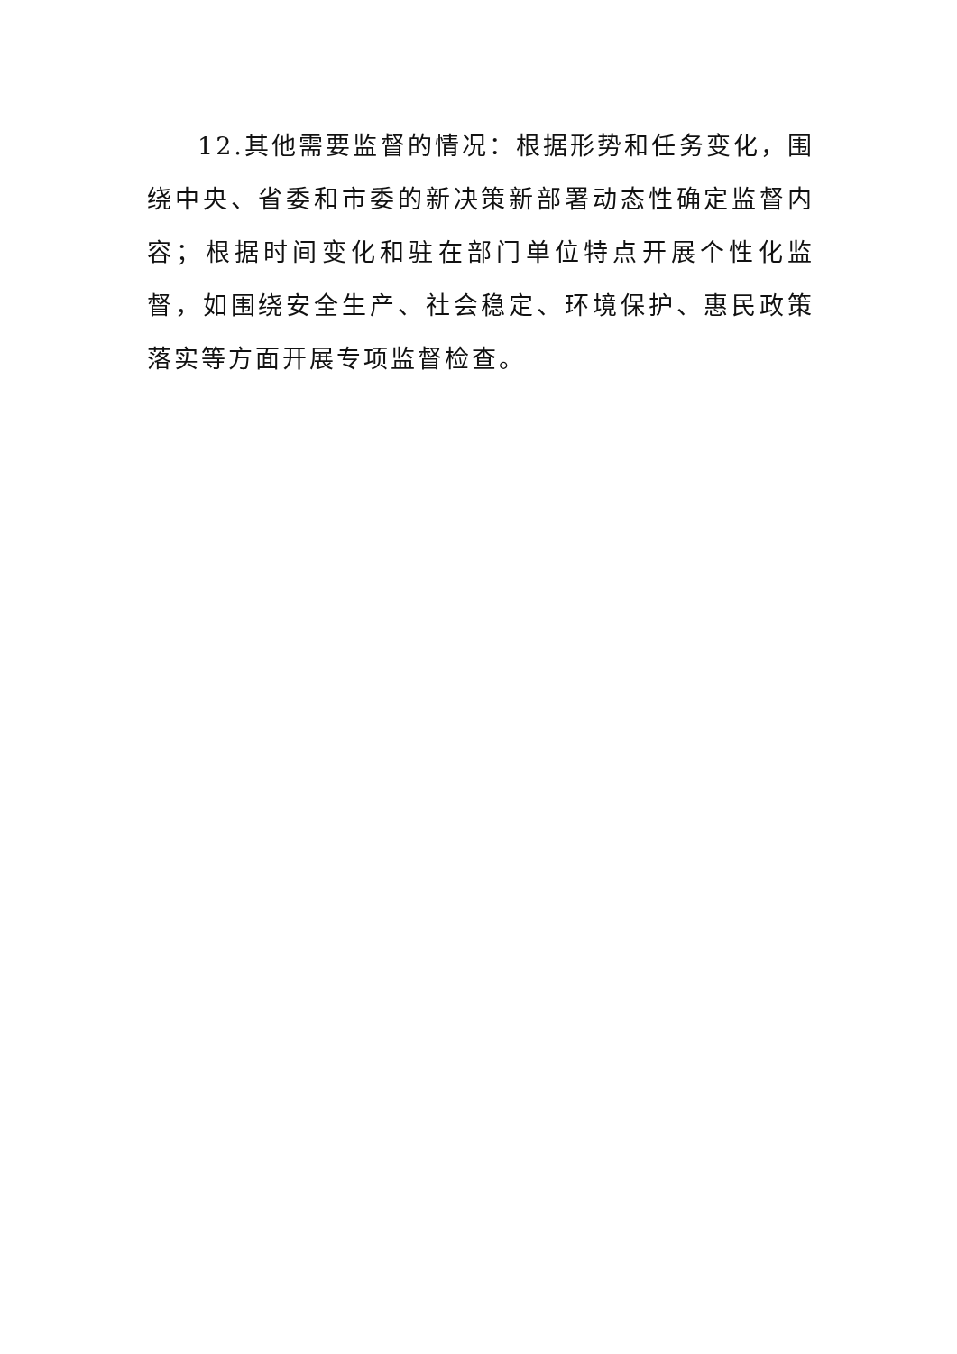12.其他需要监督的情况：根据形势和任务变化，围绕中央、省委和市委的新决策新部署动态性确定监督内容；根据时间变化和驻在部门单位特点开展个性化监督，如围绕安全生产、社会稳定、环境保护、惠民政策落实等方面开展专项监督检查。